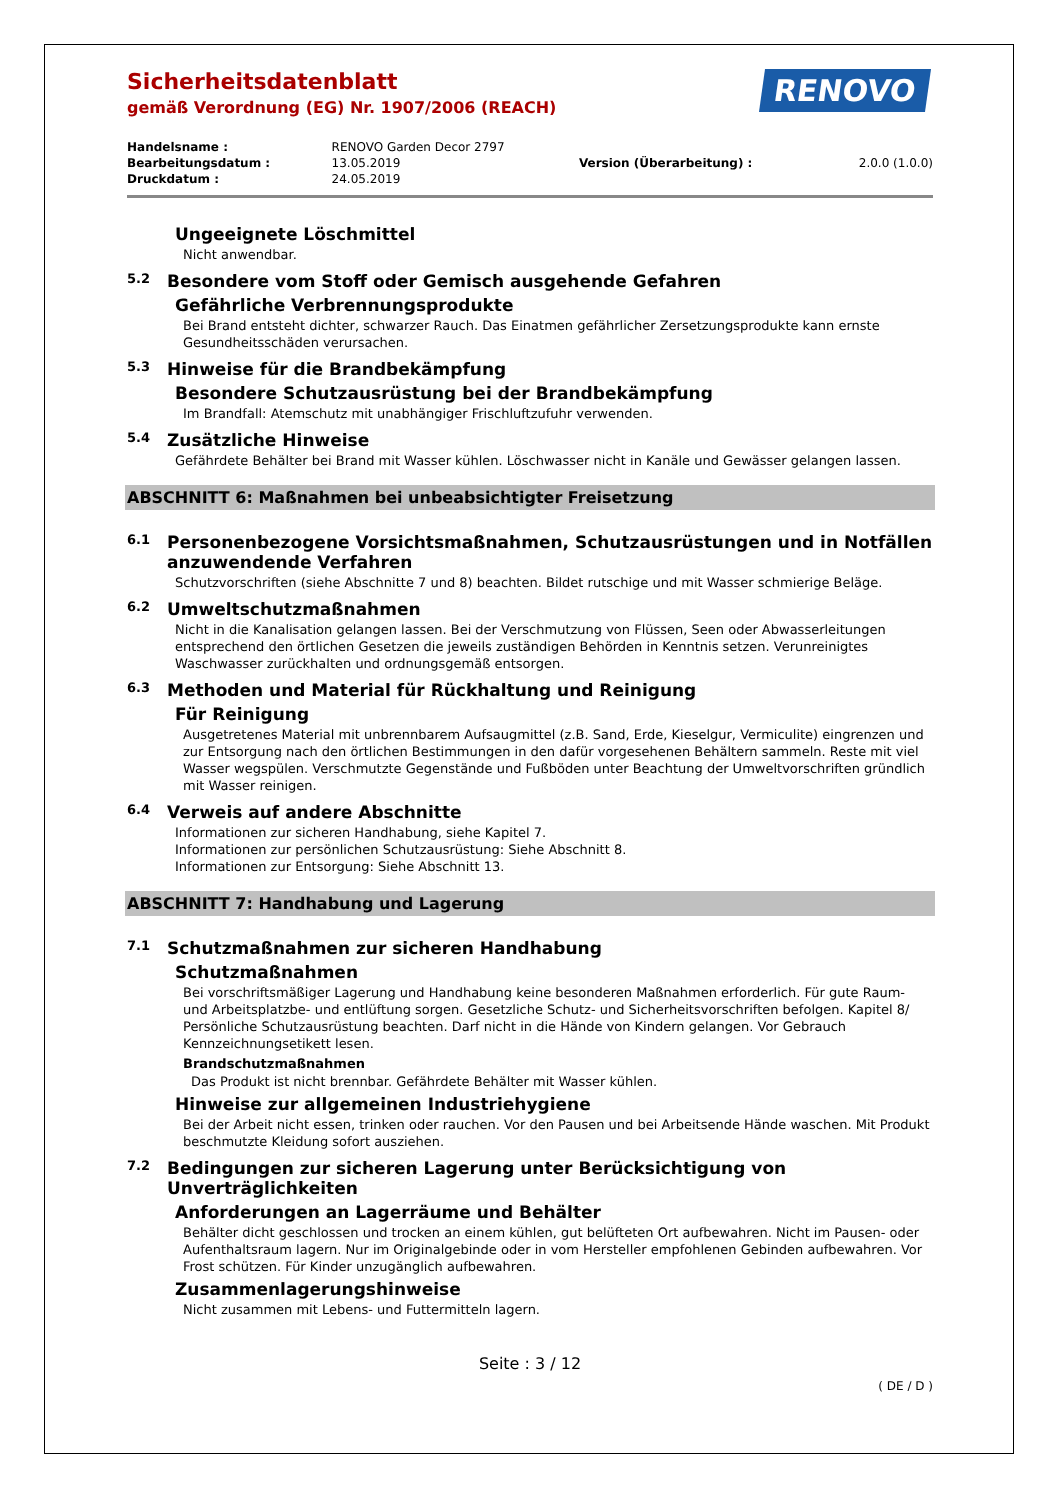RENOVO
Sicherheitsdatenblatt
gemäß Verordnung (EG) Nr. 1907/2006 (REACH)
| Handelsname : | RENOVO Garden Decor 2797 | | |
| Bearbeitungsdatum : | 13.05.2019 | Version (Überarbeitung) : | 2.0.0 (1.0.0) |
| Druckdatum : | 24.05.2019 | | |
Ungeeignete Löschmittel
Nicht anwendbar.
5.2 Besondere vom Stoff oder Gemisch ausgehende Gefahren
Gefährliche Verbrennungsprodukte
Bei Brand entsteht dichter, schwarzer Rauch. Das Einatmen gefährlicher Zersetzungsprodukte kann ernste Gesundheitsschäden verursachen.
5.3 Hinweise für die Brandbekämpfung
Besondere Schutzausrüstung bei der Brandbekämpfung
Im Brandfall: Atemschutz mit unabhängiger Frischluftzufuhr verwenden.
5.4 Zusätzliche Hinweise
Gefährdete Behälter bei Brand mit Wasser kühlen. Löschwasser nicht in Kanäle und Gewässer gelangen lassen.
ABSCHNITT 6: Maßnahmen bei unbeabsichtigter Freisetzung
6.1 Personenbezogene Vorsichtsmaßnahmen, Schutzausrüstungen und in Notfällen anzuwendende Verfahren
Schutzvorschriften (siehe Abschnitte 7 und 8) beachten. Bildet rutschige und mit Wasser schmierige Beläge.
6.2 Umweltschutzmaßnahmen
Nicht in die Kanalisation gelangen lassen. Bei der Verschmutzung von Flüssen, Seen oder Abwasserleitungen entsprechend den örtlichen Gesetzen die jeweils zuständigen Behörden in Kenntnis setzen. Verunreinigtes Waschwasser zurückhalten und ordnungsgemäß entsorgen.
6.3 Methoden und Material für Rückhaltung und Reinigung
Für Reinigung
Ausgetretenes Material mit unbrennbarem Aufsaugmittel (z.B. Sand, Erde, Kieselgur, Vermiculite) eingrenzen und zur Entsorgung nach den örtlichen Bestimmungen in den dafür vorgesehenen Behältern sammeln. Reste mit viel Wasser wegspülen. Verschmutzte Gegenstände und Fußböden unter Beachtung der Umweltvorschriften gründlich mit Wasser reinigen.
6.4 Verweis auf andere Abschnitte
Informationen zur sicheren Handhabung, siehe Kapitel 7.
Informationen zur persönlichen Schutzausrüstung: Siehe Abschnitt 8.
Informationen zur Entsorgung: Siehe Abschnitt 13.
ABSCHNITT 7: Handhabung und Lagerung
7.1 Schutzmaßnahmen zur sicheren Handhabung
Schutzmaßnahmen
Bei vorschriftsmäßiger Lagerung und Handhabung keine besonderen Maßnahmen erforderlich. Für gute Raum- und Arbeitsplatzbe- und entlüftung sorgen. Gesetzliche Schutz- und Sicherheitsvorschriften befolgen. Kapitel 8/ Persönliche Schutzausrüstung beachten. Darf nicht in die Hände von Kindern gelangen. Vor Gebrauch Kennzeichnungsetikett lesen.
Brandschutzmaßnahmen
Das Produkt ist nicht brennbar. Gefährdete Behälter mit Wasser kühlen.
Hinweise zur allgemeinen Industriehygiene
Bei der Arbeit nicht essen, trinken oder rauchen. Vor den Pausen und bei Arbeitsende Hände waschen. Mit Produkt beschmutzte Kleidung sofort ausziehen.
7.2 Bedingungen zur sicheren Lagerung unter Berücksichtigung von Unverträglichkeiten
Anforderungen an Lagerräume und Behälter
Behälter dicht geschlossen und trocken an einem kühlen, gut belüfteten Ort aufbewahren. Nicht im Pausen- oder Aufenthaltsraum lagern. Nur im Originalgebinde oder in vom Hersteller empfohlenen Gebinden aufbewahren. Vor Frost schützen. Für Kinder unzugänglich aufbewahren.
Zusammenlagerungshinweise
Nicht zusammen mit Lebens- und Futtermitteln lagern.
Seite : 3 / 12
( DE / D )